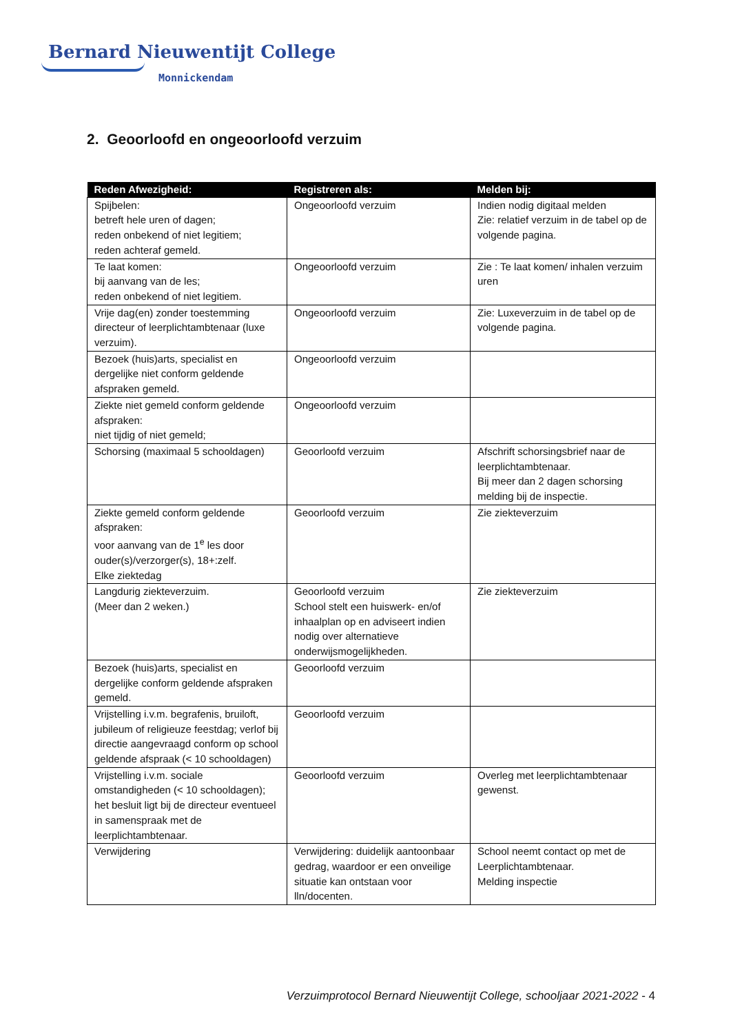Bernard Nieuwentijt College
Monnickendam
2. Geoorloofd en ongeoorloofd verzuim
| Reden Afwezigheid: | Registreren als: | Melden bij: |
| --- | --- | --- |
| Spijbelen: betreft hele uren of dagen; reden onbekend of niet legitiem; reden achteraf gemeld. | Ongeoorloofd verzuim | Indien nodig digitaal melden Zie: relatief verzuim in de tabel op de volgende pagina. |
| Te laat komen: bij aanvang van de les; reden onbekend of niet legitiem. | Ongeoorloofd verzuim | Zie : Te laat komen/ inhalen verzuim uren |
| Vrije dag(en) zonder toestemming directeur of leerplichtambtenaar (luxe verzuim). | Ongeoorloofd verzuim | Zie: Luxeverzuim in de tabel op de volgende pagina. |
| Bezoek (huis)arts, specialist en dergelijke niet conform geldende afspraken gemeld. | Ongeoorloofd verzuim | |
| Ziekte niet gemeld conform geldende afspraken: niet tijdig of niet gemeld; | Ongeoorloofd verzuim | |
| Schorsing (maximaal 5 schooldagen) | Geoorloofd verzuim | Afschrift schorsingsbrief naar de leerplichtambtenaar. Bij meer dan 2 dagen schorsing melding bij de inspectie. |
| Ziekte gemeld conform geldende afspraken: voor aanvang van de 1<sup>e</sup> les door ouder(s)/verzorger(s), 18+:zelf. Elke ziektedag | Geoorloofd verzuim | Zie ziekteverzuim |
| Langdurig ziekteverzuim. (Meer dan 2 weken.) | Geoorloofd verzuim School stelt een huiswerk- en/of inhaalplan op en adviseert indien nodig over alternatieve onderwijsmogelijkheden. | Zie ziekteverzuim |
| Bezoek (huis)arts, specialist en dergelijke conform geldende afspraken gemeld. | Geoorloofd verzuim | |
| Vrijstelling i.v.m. begrafenis, bruiloft, jubileum of religieuze feestdag; verlof bij directie aangevraagd conform op school geldende afspraak (< 10 schooldagen) | Geoorloofd verzuim | |
| Vrijstelling i.v.m. sociale omstandigheden (< 10 schooldagen); het besluit ligt bij de directeur eventueel in samenspraak met de leerplichtambtenaar. | Geoorloofd verzuim | Overleg met leerplichtambtenaar gewenst. |
| Verwijdering | Verwijdering: duidelijk aantoonbaar gedrag, waardoor er een onveilige situatie kan ontstaan voor lln/docenten. | School neemt contact op met de Leerplichtambtenaar. Melding inspectie |
Verzuimprotocol Bernard Nieuwentijt College, schooljaar 2021-2022 - 4